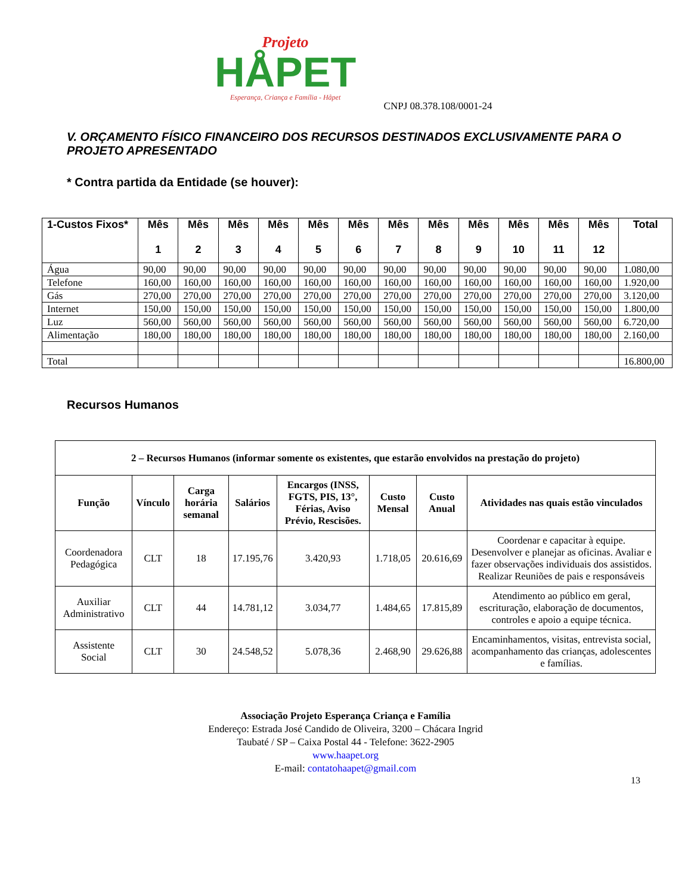Projeto
HÅPET
Esperança, Criança e Família - Håpet
CNPJ 08.378.108/0001-24
V. ORÇAMENTO FÍSICO FINANCEIRO DOS RECURSOS DESTINADOS EXCLUSIVAMENTE PARA O PROJETO APRESENTADO
* Contra partida da Entidade (se houver):
| 1-Custos Fixos* | Mês 1 | Mês 2 | Mês 3 | Mês 4 | Mês 5 | Mês 6 | Mês 7 | Mês 8 | Mês 9 | Mês 10 | Mês 11 | Mês 12 | Total |
| --- | --- | --- | --- | --- | --- | --- | --- | --- | --- | --- | --- | --- | --- |
| Água | 90,00 | 90,00 | 90,00 | 90,00 | 90,00 | 90,00 | 90,00 | 90,00 | 90,00 | 90,00 | 90,00 | 90,00 | 1.080,00 |
| Telefone | 160,00 | 160,00 | 160,00 | 160,00 | 160,00 | 160,00 | 160,00 | 160,00 | 160,00 | 160,00 | 160,00 | 160,00 | 1.920,00 |
| Gás | 270,00 | 270,00 | 270,00 | 270,00 | 270,00 | 270,00 | 270,00 | 270,00 | 270,00 | 270,00 | 270,00 | 270,00 | 3.120,00 |
| Internet | 150,00 | 150,00 | 150,00 | 150,00 | 150,00 | 150,00 | 150,00 | 150,00 | 150,00 | 150,00 | 150,00 | 150,00 | 1.800,00 |
| Luz | 560,00 | 560,00 | 560,00 | 560,00 | 560,00 | 560,00 | 560,00 | 560,00 | 560,00 | 560,00 | 560,00 | 560,00 | 6.720,00 |
| Alimentação | 180,00 | 180,00 | 180,00 | 180,00 | 180,00 | 180,00 | 180,00 | 180,00 | 180,00 | 180,00 | 180,00 | 180,00 | 2.160,00 |
| Total | | | | | | | | | | | | | 16.800,00 |
Recursos Humanos
| 2 – Recursos Humanos (informar somente os existentes, que estarão envolvidos na prestação do projeto) | | | | | | | |
| --- | --- | --- | --- | --- | --- | --- | --- |
| Função | Vínculo | Carga horária semanal | Salários | Encargos (INSS, FGTS, PIS, 13°, Férias, Aviso Prévio, Rescisões. | Custo Mensal | Custo Anual | Atividades nas quais estão vinculados |
| Coordenadora Pedagógica | CLT | 18 | 17.195,76 | 3.420,93 | 1.718,05 | 20.616,69 | Coordenar e capacitar à equipe. Desenvolver e planejar as oficinas. Avaliar e fazer observações individuais dos assistidos. Realizar Reuniões de pais e responsáveis |
| Auxiliar Administrativo | CLT | 44 | 14.781,12 | 3.034,77 | 1.484,65 | 17.815,89 | Atendimento ao público em geral, escrituração, elaboração de documentos, controles e apoio a equipe técnica. |
| Assistente Social | CLT | 30 | 24.548,52 | 5.078,36 | 2.468,90 | 29.626,88 | Encaminhamentos, visitas, entrevista social, acompanhamento das crianças, adolescentes e famílias. |
Associação Projeto Esperança Criança e Família
Endereço: Estrada José Candido de Oliveira, 3200 – Chácara Ingrid
Taubaté / SP – Caixa Postal 44 - Telefone: 3622-2905
www.haapet.org
E-mail: contatohaapet@gmail.com
13